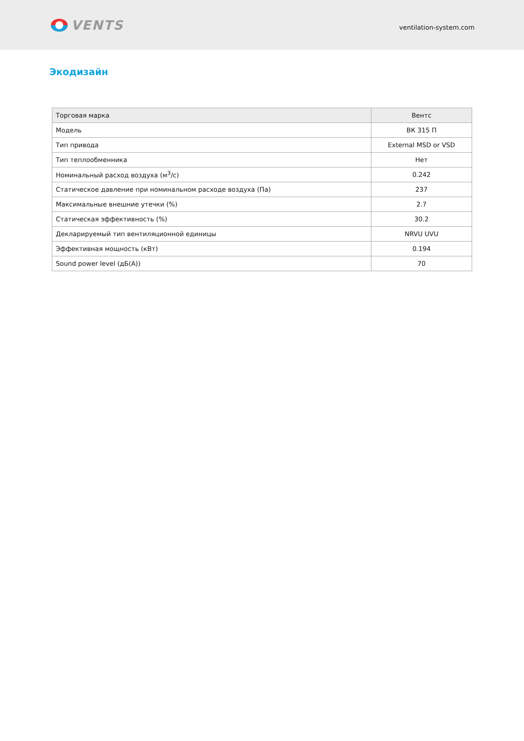VENTS
ventilation-system.com
Экодизайн
| Торговая марка | Вентс |
| Модель | ВК 315 П |
| Тип привода | External MSD or VSD |
| Тип теплообменника | Нет |
| Номинальный расход воздуха (м<sup>3</sup>/с) | 0.242 |
| Статическое давление при номинальном расходе воздуха (Па) | 237 |
| Максимальные внешние утечки (%) | 2.7 |
| Статическая эффективность (%) | 30.2 |
| Декларируемый тип вентиляционной единицы | NRVU UVU |
| Эффективная мощность (кВт) | 0.194 |
| Sound power level (дБ(А)) | 70 |